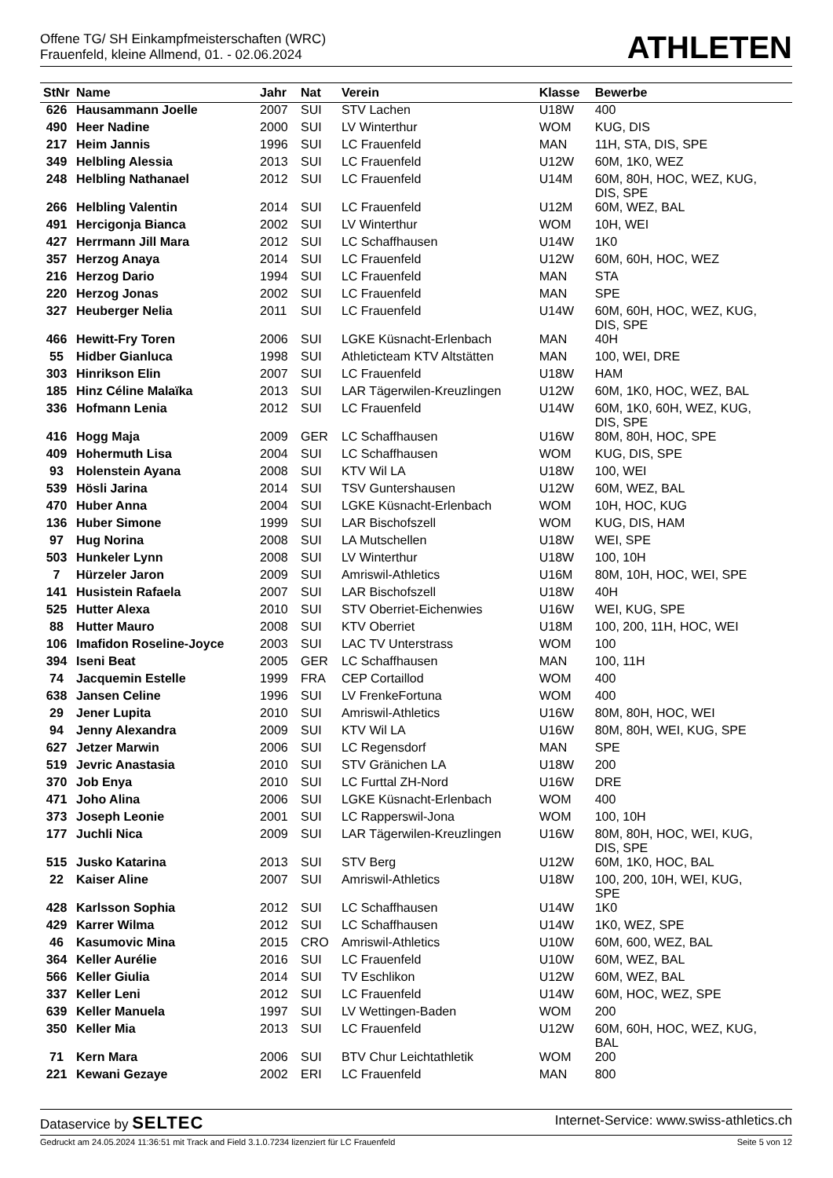Offene TG/ SH Einkampfmeisterschaften (WRC)
Frauenfeld, kleine Allmend, 01. - 02.06.2024
ATHLETEN
| StNr | Name | Jahr | Nat | Verein | Klasse | Bewerbe |
| --- | --- | --- | --- | --- | --- | --- |
| 626 | Hausammann Joelle | 2007 | SUI | STV Lachen | U18W | 400 |
| 490 | Heer Nadine | 2000 | SUI | LV Winterthur | WOM | KUG, DIS |
| 217 | Heim Jannis | 1996 | SUI | LC Frauenfeld | MAN | 11H, STA, DIS, SPE |
| 349 | Helbling Alessia | 2013 | SUI | LC Frauenfeld | U12W | 60M, 1K0, WEZ |
| 248 | Helbling Nathanael | 2012 | SUI | LC Frauenfeld | U14M | 60M, 80H, HOC, WEZ, KUG, DIS, SPE |
| 266 | Helbling Valentin | 2014 | SUI | LC Frauenfeld | U12M | 60M, WEZ, BAL |
| 491 | Hercigonja Bianca | 2002 | SUI | LV Winterthur | WOM | 10H, WEI |
| 427 | Herrmann Jill Mara | 2012 | SUI | LC Schaffhausen | U14W | 1K0 |
| 357 | Herzog Anaya | 2014 | SUI | LC Frauenfeld | U12W | 60M, 60H, HOC, WEZ |
| 216 | Herzog Dario | 1994 | SUI | LC Frauenfeld | MAN | STA |
| 220 | Herzog Jonas | 2002 | SUI | LC Frauenfeld | MAN | SPE |
| 327 | Heuberger Nelia | 2011 | SUI | LC Frauenfeld | U14W | 60M, 60H, HOC, WEZ, KUG, DIS, SPE |
| 466 | Hewitt-Fry Toren | 2006 | SUI | LGKE Küsnacht-Erlenbach | MAN | 40H |
| 55 | Hidber Gianluca | 1998 | SUI | Athleticteam KTV Altstätten | MAN | 100, WEI, DRE |
| 303 | Hinrikson Elin | 2007 | SUI | LC Frauenfeld | U18W | HAM |
| 185 | Hinz Céline Malaïka | 2013 | SUI | LAR Tägerwilen-Kreuzlingen | U12W | 60M, 1K0, HOC, WEZ, BAL |
| 336 | Hofmann Lenia | 2012 | SUI | LC Frauenfeld | U14W | 60M, 1K0, 60H, WEZ, KUG, DIS, SPE |
| 416 | Hogg Maja | 2009 | GER | LC Schaffhausen | U16W | 80M, 80H, HOC, SPE |
| 409 | Hohermuth Lisa | 2004 | SUI | LC Schaffhausen | WOM | KUG, DIS, SPE |
| 93 | Holenstein Ayana | 2008 | SUI | KTV Wil LA | U18W | 100, WEI |
| 539 | Hösli Jarina | 2014 | SUI | TSV Guntershausen | U12W | 60M, WEZ, BAL |
| 470 | Huber Anna | 2004 | SUI | LGKE Küsnacht-Erlenbach | WOM | 10H, HOC, KUG |
| 136 | Huber Simone | 1999 | SUI | LAR Bischofszell | WOM | KUG, DIS, HAM |
| 97 | Hug Norina | 2008 | SUI | LA Mutschellen | U18W | WEI, SPE |
| 503 | Hunkeler Lynn | 2008 | SUI | LV Winterthur | U18W | 100, 10H |
| 7 | Hürzeler Jaron | 2009 | SUI | Amriswil-Athletics | U16M | 80M, 10H, HOC, WEI, SPE |
| 141 | Husistein Rafaela | 2007 | SUI | LAR Bischofszell | U18W | 40H |
| 525 | Hutter Alexa | 2010 | SUI | STV Oberriet-Eichenwies | U16W | WEI, KUG, SPE |
| 88 | Hutter Mauro | 2008 | SUI | KTV Oberriet | U18M | 100, 200, 11H, HOC, WEI |
| 106 | Imafidon Roseline-Joyce | 2003 | SUI | LAC TV Unterstrass | WOM | 100 |
| 394 | Iseni Beat | 2005 | GER | LC Schaffhausen | MAN | 100, 11H |
| 74 | Jacquemin Estelle | 1999 | FRA | CEP Cortaillod | WOM | 400 |
| 638 | Jansen Celine | 1996 | SUI | LV FrenkeFortuna | WOM | 400 |
| 29 | Jener Lupita | 2010 | SUI | Amriswil-Athletics | U16W | 80M, 80H, HOC, WEI |
| 94 | Jenny Alexandra | 2009 | SUI | KTV Wil LA | U16W | 80M, 80H, WEI, KUG, SPE |
| 627 | Jetzer Marwin | 2006 | SUI | LC Regensdorf | MAN | SPE |
| 519 | Jevric Anastasia | 2010 | SUI | STV Gränichen LA | U18W | 200 |
| 370 | Job Enya | 2010 | SUI | LC Furttal ZH-Nord | U16W | DRE |
| 471 | Joho Alina | 2006 | SUI | LGKE Küsnacht-Erlenbach | WOM | 400 |
| 373 | Joseph Leonie | 2001 | SUI | LC Rapperswil-Jona | WOM | 100, 10H |
| 177 | Juchli Nica | 2009 | SUI | LAR Tägerwilen-Kreuzlingen | U16W | 80M, 80H, HOC, WEI, KUG, DIS, SPE |
| 515 | Jusko Katarina | 2013 | SUI | STV Berg | U12W | 60M, 1K0, HOC, BAL |
| 22 | Kaiser Aline | 2007 | SUI | Amriswil-Athletics | U18W | 100, 200, 10H, WEI, KUG, SPE |
| 428 | Karlsson Sophia | 2012 | SUI | LC Schaffhausen | U14W | 1K0 |
| 429 | Karrer Wilma | 2012 | SUI | LC Schaffhausen | U14W | 1K0, WEZ, SPE |
| 46 | Kasumovic Mina | 2015 | CRO | Amriswil-Athletics | U10W | 60M, 600, WEZ, BAL |
| 364 | Keller Aurélie | 2016 | SUI | LC Frauenfeld | U10W | 60M, WEZ, BAL |
| 566 | Keller Giulia | 2014 | SUI | TV Eschlikon | U12W | 60M, WEZ, BAL |
| 337 | Keller Leni | 2012 | SUI | LC Frauenfeld | U14W | 60M, HOC, WEZ, SPE |
| 639 | Keller Manuela | 1997 | SUI | LV Wettingen-Baden | WOM | 200 |
| 350 | Keller Mia | 2013 | SUI | LC Frauenfeld | U12W | 60M, 60H, HOC, WEZ, KUG, BAL |
| 71 | Kern Mara | 2006 | SUI | BTV Chur Leichtathletik | WOM | 200 |
| 221 | Kewani Gezaye | 2002 | ERI | LC Frauenfeld | MAN | 800 |
Dataservice by SELTEC
Internet-Service: www.swiss-athletics.ch
Gedruckt am 24.05.2024 11:36:51 mit Track and Field 3.1.0.7234 lizenziert für LC Frauenfeld
Seite 5 von 12